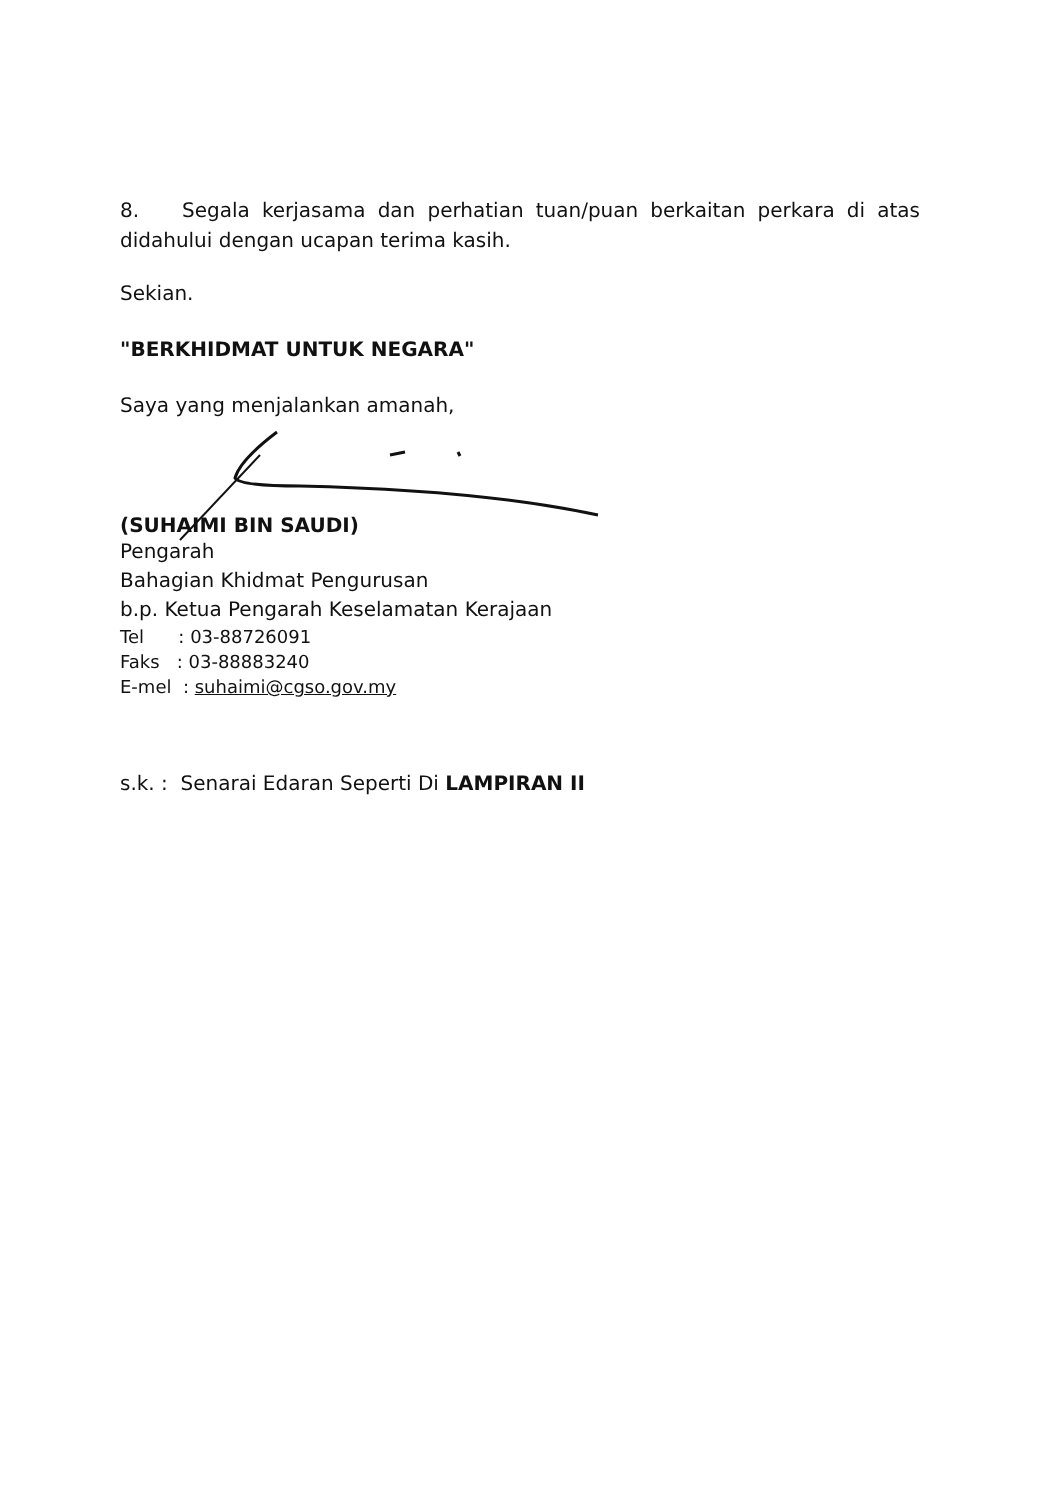8. Segala kerjasama dan perhatian tuan/puan berkaitan perkara di atas didahului dengan ucapan terima kasih.
Sekian.
"BERKHIDMAT UNTUK NEGARA"
Saya yang menjalankan amanah,
(SUHAIMI BIN SAUDI)
Pengarah
Bahagian Khidmat Pengurusan
b.p. Ketua Pengarah Keselamatan Kerajaan
Tel : 03-88726091
Faks : 03-88883240
E-mel : suhaimi@cgso.gov.my
s.k. : Senarai Edaran Seperti Di LAMPIRAN II